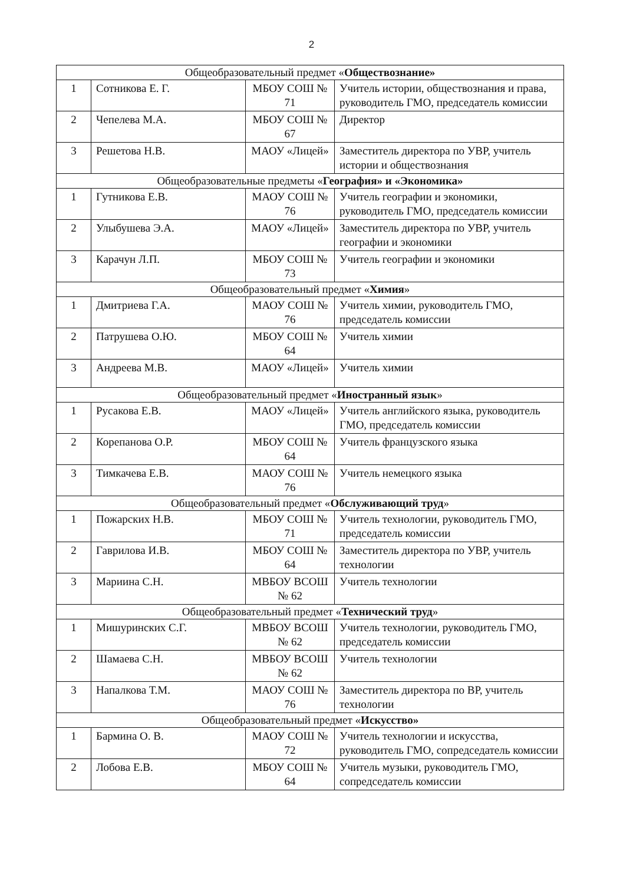2
| Общеобразовательный предмет « Обществознание» | | | |
| 1 | Сотникова Е. Г. | МБОУ СОШ № 71 | Учитель истории, обществознания и права, руководитель ГМО, председатель комиссии |
| 2 | Чепелева М.А. | МБОУ СОШ № 67 | Директор |
| 3 | Решетова Н.В. | МАОУ «Лицей» | Заместитель директора по УВР, учитель истории и обществознания |
| Общеобразовательные предметы « География» и «Экономика» | | | |
| 1 | Гутникова Е.В. | МАОУ СОШ № 76 | Учитель географии и экономики, руководитель ГМО, председатель комиссии |
| 2 | Улыбушева Э.А. | МАОУ «Лицей» | Заместитель директора по УВР, учитель географии и экономики |
| 3 | Карачун Л.П. | МБОУ СОШ № 73 | Учитель географии и экономики |
| Общеобразовательный предмет « Химия » | | | |
| 1 | Дмитриева Г.А. | МАОУ СОШ № 76 | Учитель химии, руководитель ГМО, председатель комиссии |
| 2 | Патрушева О.Ю. | МБОУ СОШ № 64 | Учитель химии |
| 3 | Андреева М.В. | МАОУ «Лицей» | Учитель химии |
| Общеобразовательный предмет « Иностранный язык » | | | |
| 1 | Русакова Е.В. | МАОУ «Лицей» | Учитель английского языка, руководитель ГМО, председатель комиссии |
| 2 | Корепанова О.Р. | МБОУ СОШ № 64 | Учитель французского языка |
| 3 | Тимкачева Е.В. | МАОУ СОШ № 76 | Учитель немецкого языка |
| Общеобразовательный предмет « Обслуживающий труд » | | | |
| 1 | Пожарских Н.В. | МБОУ СОШ № 71 | Учитель технологии, руководитель ГМО, председатель комиссии |
| 2 | Гаврилова И.В. | МБОУ СОШ № 64 | Заместитель директора по УВР, учитель технологии |
| 3 | Мариина С.Н. | МВБОУ ВСОШ № 62 | Учитель технологии |
| Общеобразовательный предмет « Технический труд » | | | |
| 1 | Мишуринских С.Г. | МВБОУ ВСОШ № 62 | Учитель технологии, руководитель ГМО, председатель комиссии |
| 2 | Шамаева С.Н. | МВБОУ ВСОШ № 62 | Учитель технологии |
| 3 | Напалкова Т.М. | МАОУ СОШ № 76 | Заместитель директора по ВР, учитель технологии |
| Общеобразовательный предмет « Искусство» | | | |
| 1 | Бармина О. В. | МАОУ СОШ № 72 | Учитель технологии и искусства, руководитель ГМО, сопредседатель комиссии |
| 2 | Лобова Е.В. | МБОУ СОШ № 64 | Учитель музыки, руководитель ГМО, сопредседатель комиссии |